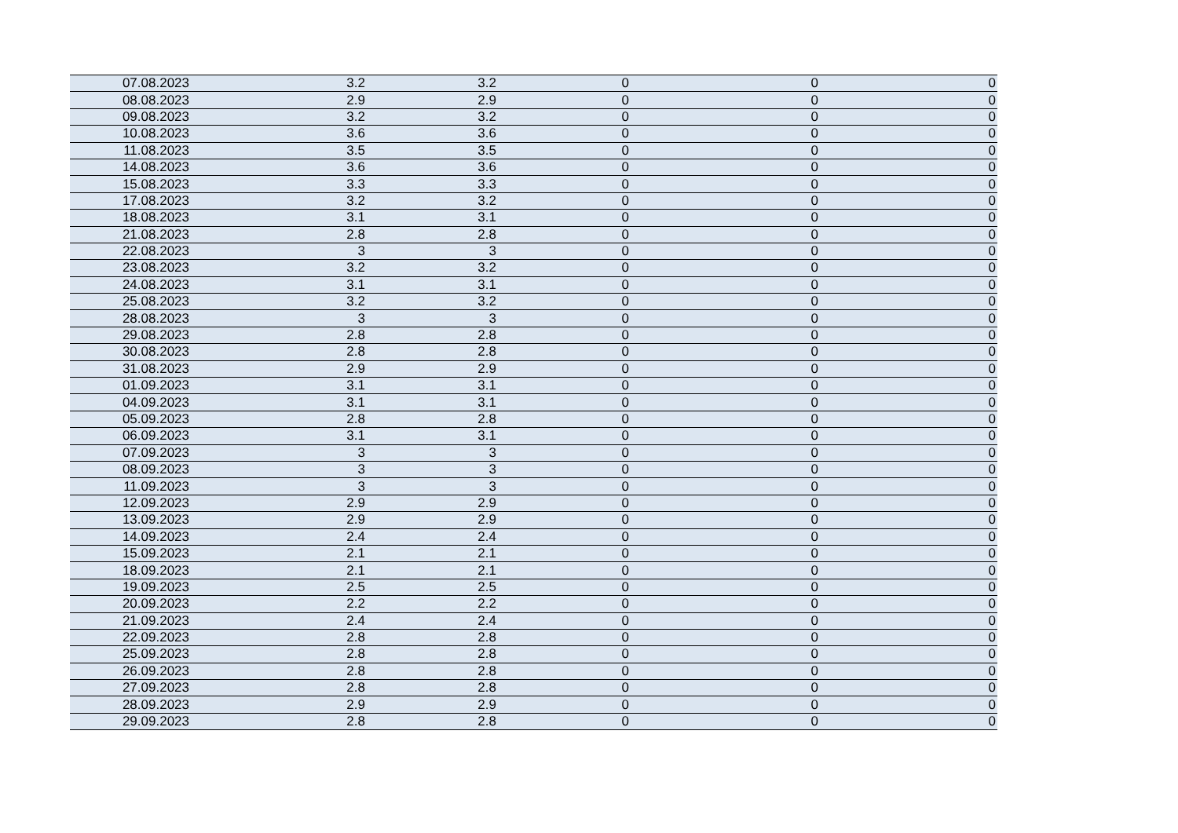| 07.08.2023 | 3.2 | 3.2 | 0 | 0 | 0 |
| 08.08.2023 | 2.9 | 2.9 | 0 | 0 | 0 |
| 09.08.2023 | 3.2 | 3.2 | 0 | 0 | 0 |
| 10.08.2023 | 3.6 | 3.6 | 0 | 0 | 0 |
| 11.08.2023 | 3.5 | 3.5 | 0 | 0 | 0 |
| 14.08.2023 | 3.6 | 3.6 | 0 | 0 | 0 |
| 15.08.2023 | 3.3 | 3.3 | 0 | 0 | 0 |
| 17.08.2023 | 3.2 | 3.2 | 0 | 0 | 0 |
| 18.08.2023 | 3.1 | 3.1 | 0 | 0 | 0 |
| 21.08.2023 | 2.8 | 2.8 | 0 | 0 | 0 |
| 22.08.2023 | 3 | 3 | 0 | 0 | 0 |
| 23.08.2023 | 3.2 | 3.2 | 0 | 0 | 0 |
| 24.08.2023 | 3.1 | 3.1 | 0 | 0 | 0 |
| 25.08.2023 | 3.2 | 3.2 | 0 | 0 | 0 |
| 28.08.2023 | 3 | 3 | 0 | 0 | 0 |
| 29.08.2023 | 2.8 | 2.8 | 0 | 0 | 0 |
| 30.08.2023 | 2.8 | 2.8 | 0 | 0 | 0 |
| 31.08.2023 | 2.9 | 2.9 | 0 | 0 | 0 |
| 01.09.2023 | 3.1 | 3.1 | 0 | 0 | 0 |
| 04.09.2023 | 3.1 | 3.1 | 0 | 0 | 0 |
| 05.09.2023 | 2.8 | 2.8 | 0 | 0 | 0 |
| 06.09.2023 | 3.1 | 3.1 | 0 | 0 | 0 |
| 07.09.2023 | 3 | 3 | 0 | 0 | 0 |
| 08.09.2023 | 3 | 3 | 0 | 0 | 0 |
| 11.09.2023 | 3 | 3 | 0 | 0 | 0 |
| 12.09.2023 | 2.9 | 2.9 | 0 | 0 | 0 |
| 13.09.2023 | 2.9 | 2.9 | 0 | 0 | 0 |
| 14.09.2023 | 2.4 | 2.4 | 0 | 0 | 0 |
| 15.09.2023 | 2.1 | 2.1 | 0 | 0 | 0 |
| 18.09.2023 | 2.1 | 2.1 | 0 | 0 | 0 |
| 19.09.2023 | 2.5 | 2.5 | 0 | 0 | 0 |
| 20.09.2023 | 2.2 | 2.2 | 0 | 0 | 0 |
| 21.09.2023 | 2.4 | 2.4 | 0 | 0 | 0 |
| 22.09.2023 | 2.8 | 2.8 | 0 | 0 | 0 |
| 25.09.2023 | 2.8 | 2.8 | 0 | 0 | 0 |
| 26.09.2023 | 2.8 | 2.8 | 0 | 0 | 0 |
| 27.09.2023 | 2.8 | 2.8 | 0 | 0 | 0 |
| 28.09.2023 | 2.9 | 2.9 | 0 | 0 | 0 |
| 29.09.2023 | 2.8 | 2.8 | 0 | 0 | 0 |